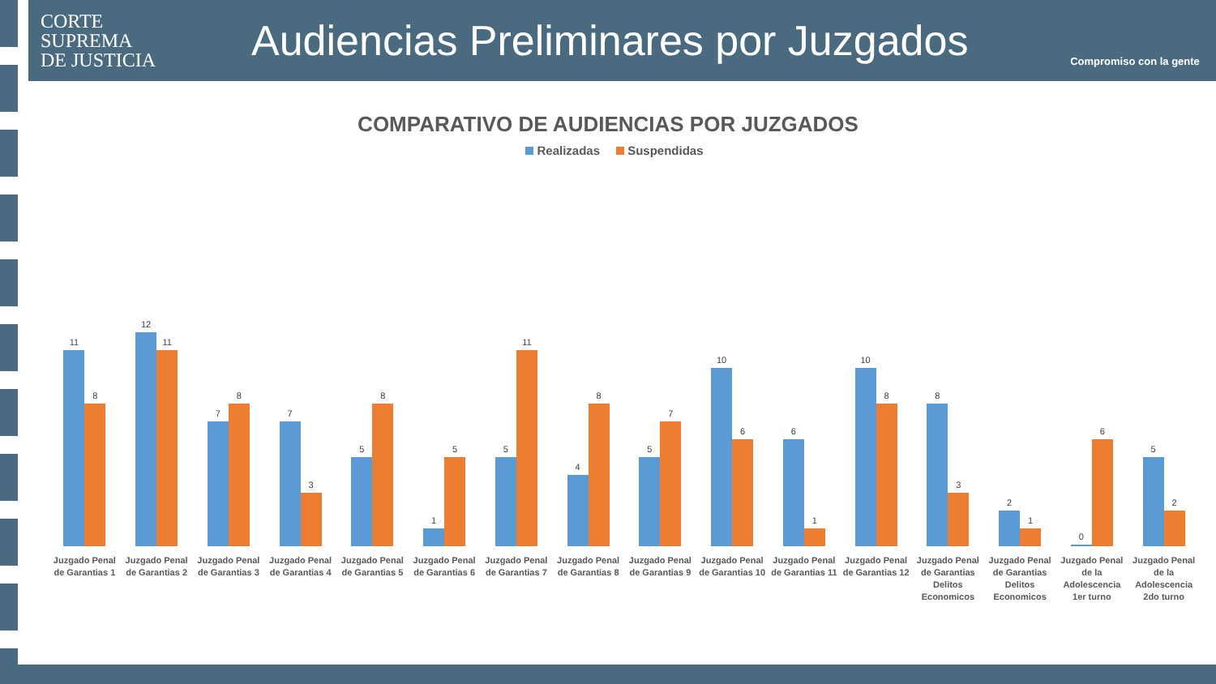CORTE
SUPREMA
DE JUSTICIA
Audiencias Preliminares por Juzgados
Compromiso con la gente
COMPARATIVO DE AUDIENCIAS POR JUZGADOS
Realizadas Suspendidas
11
8
Juzgado Penal de Garantias 1
12
11
Juzgado Penal de Garantias 2
7
8
Juzgado Penal de Garantias 3
7
3
Juzgado Penal de Garantias 4
5
8
Juzgado Penal de Garantias 5
1
5
Juzgado Penal de Garantias 6
5
11
Juzgado Penal de Garantias 7
4
8
Juzgado Penal de Garantias 8
5
7
Juzgado Penal de Garantias 9
10
6
Juzgado Penal de Garantias 10
6
1
Juzgado Penal de Garantias 11
10
8
Juzgado Penal de Garantias 12
8
3
Juzgado Penal de Garantias Delitos Economicos
2
1
Juzgado Penal de Garantias Delitos Economicos
0
6
Juzgado Penal de la Adolescencia 1er turno
5
2
Juzgado Penal de la Adolescencia 2do turno